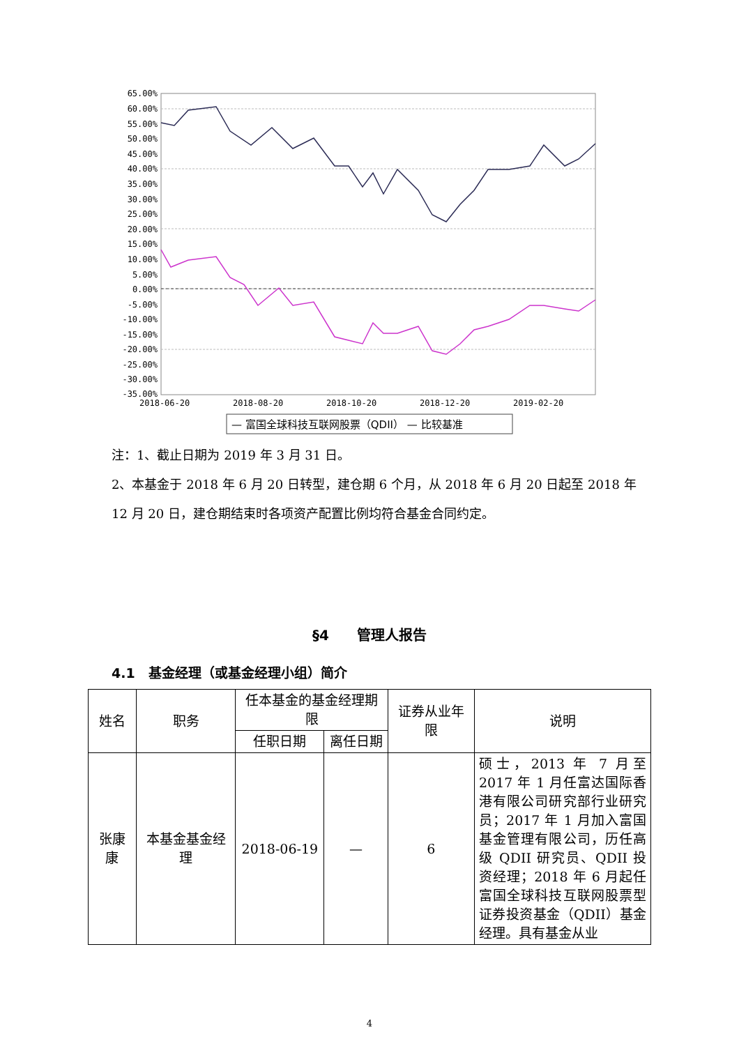65.00%
60.00%
55.00%
50.00%
45.00%
40.00%
35.00%
30.00%
25.00%
20.00%
15.00%
10.00%
5.00%
0.00%
-5.00%
-10.00%
-15.00%
-20.00%
-25.00%
-30.00%
-35.00%
2018-06-20
2018-08-20
2018-10-20
2018-12-20
2019-02-20
— 富国全球科技互联网股票（QDII） — 比较基准
注：1、截止日期为 2019 年 3 月 31 日。
2、本基金于 2018 年 6 月 20 日转型，建仓期 6 个月，从 2018 年 6 月 20 日起至 2018 年 12 月 20 日，建仓期结束时各项资产配置比例均符合基金合同约定。
§4　　管理人报告
4.1　基金经理（或基金经理小组）简介
| 姓名 | 职务 | 任本基金的基金经理期限 | | 证券从业年限 | 说明 |
| --- | --- | --- | --- | --- | --- |
| | | 任职日期 | 离任日期 | | |
| 张康康 | 本基金基金经理 | 2018-06-19 | — | 6 | 硕士，2013 年 7 月至 2017 年 1 月任富达国际香港有限公司研究部行业研究员；2017 年 1 月加入富国基金管理有限公司，历任高级 QDII 研究员、QDII 投资经理；2018 年 6 月起任富国全球科技互联网股票型证券投资基金（QDII）基金经理。具有基金从业 |
4